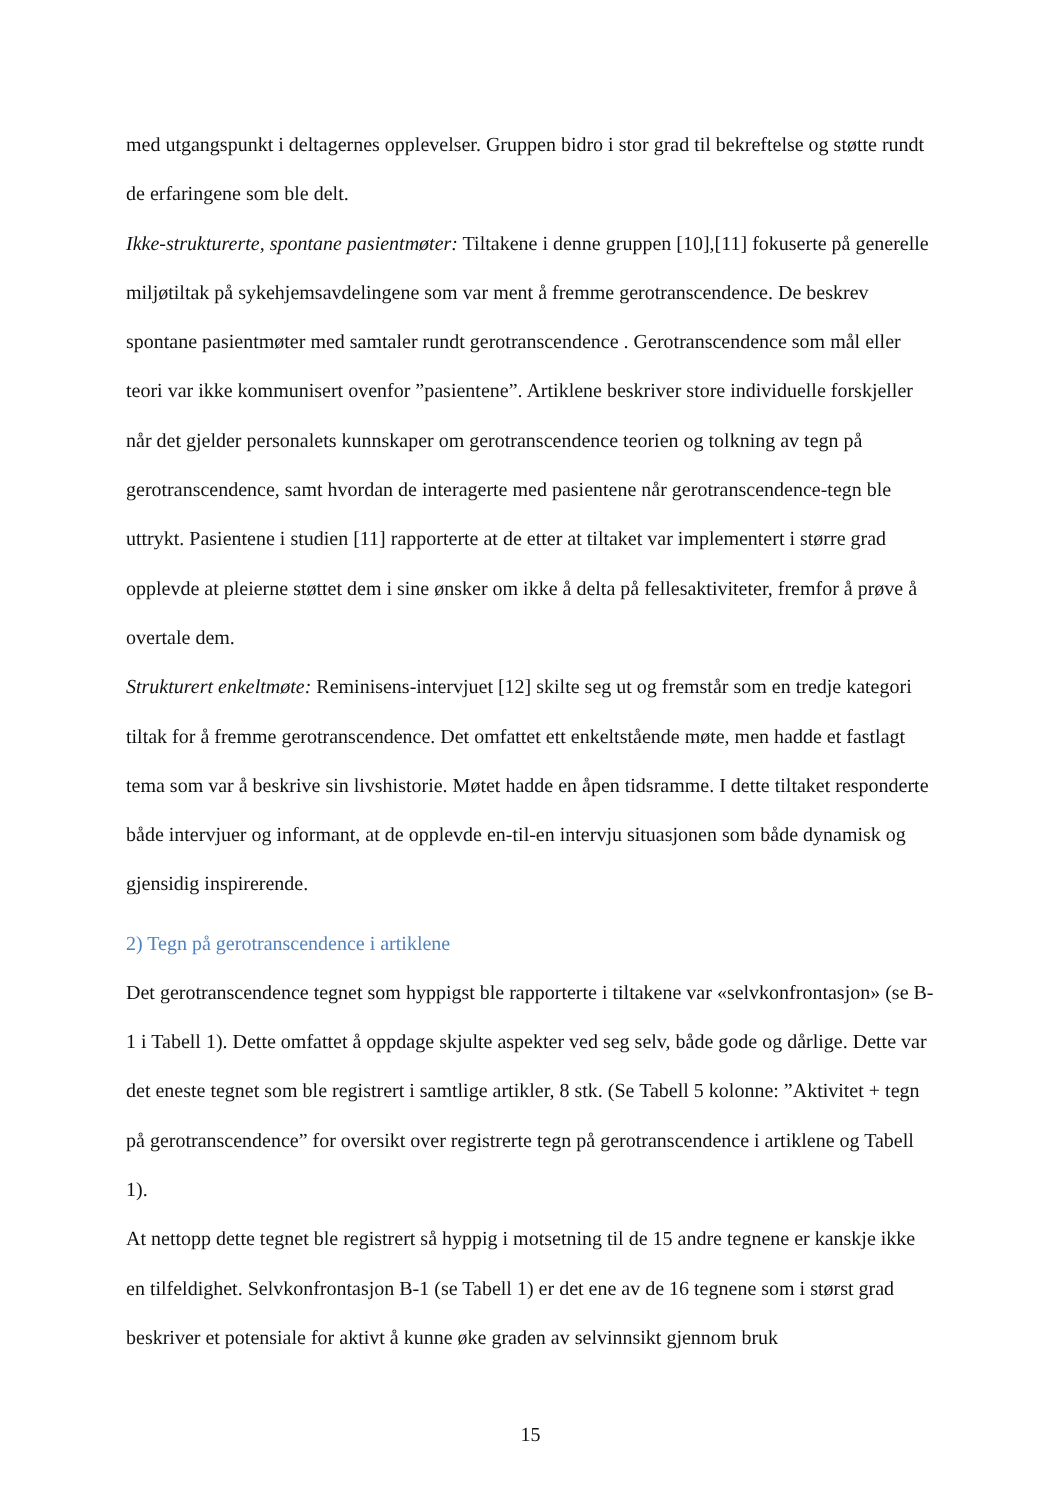med utgangspunkt i deltagernes opplevelser. Gruppen bidro i stor grad til bekreftelse og støtte rundt de erfaringene som ble delt.
Ikke-strukturerte, spontane pasientmøter: Tiltakene i denne gruppen [10],[11] fokuserte på generelle miljøtiltak på sykehjemsavdelingene som var ment å fremme gerotranscendence. De beskrev spontane pasientmøter med samtaler rundt gerotranscendence . Gerotranscendence som mål eller teori var ikke kommunisert ovenfor ”pasientene”. Artiklene beskriver store individuelle forskjeller når det gjelder personalets kunnskaper om gerotranscendence teorien og tolkning av tegn på gerotranscendence, samt hvordan de interagerte med pasientene når gerotranscendence-tegn ble uttrykt. Pasientene i studien [11] rapporterte at de etter at tiltaket var implementert i større grad opplevde at pleierne støttet dem i sine ønsker om ikke å delta på fellesaktiviteter, fremfor å prøve å overtale dem.
Strukturert enkeltmøte: Reminisens-intervjuet [12] skilte seg ut og fremstår som en tredje kategori tiltak for å fremme gerotranscendence. Det omfattet ett enkeltstående møte, men hadde et fastlagt tema som var å beskrive sin livshistorie. Møtet hadde en åpen tidsramme. I dette tiltaket responderte både intervjuer og informant, at de opplevde en-til-en intervju situasjonen som både dynamisk og gjensidig inspirerende.
2) Tegn på gerotranscendence i artiklene
Det gerotranscendence tegnet som hyppigst ble rapporterte i tiltakene var «selvkonfrontasjon» (se B-1 i Tabell 1). Dette omfattet å oppdage skjulte aspekter ved seg selv, både gode og dårlige. Dette var det eneste tegnet som ble registrert i samtlige artikler, 8 stk. (Se Tabell 5 kolonne: ”Aktivitet + tegn på gerotranscendence” for oversikt over registrerte tegn på gerotranscendence i artiklene og Tabell 1).
At nettopp dette tegnet ble registrert så hyppig i motsetning til de 15 andre tegnene er kanskje ikke en tilfeldighet. Selvkonfrontasjon B-1 (se Tabell 1) er det ene av de 16 tegnene som i størst grad beskriver et potensiale for aktivt å kunne øke graden av selvinnsikt gjennom bruk
15